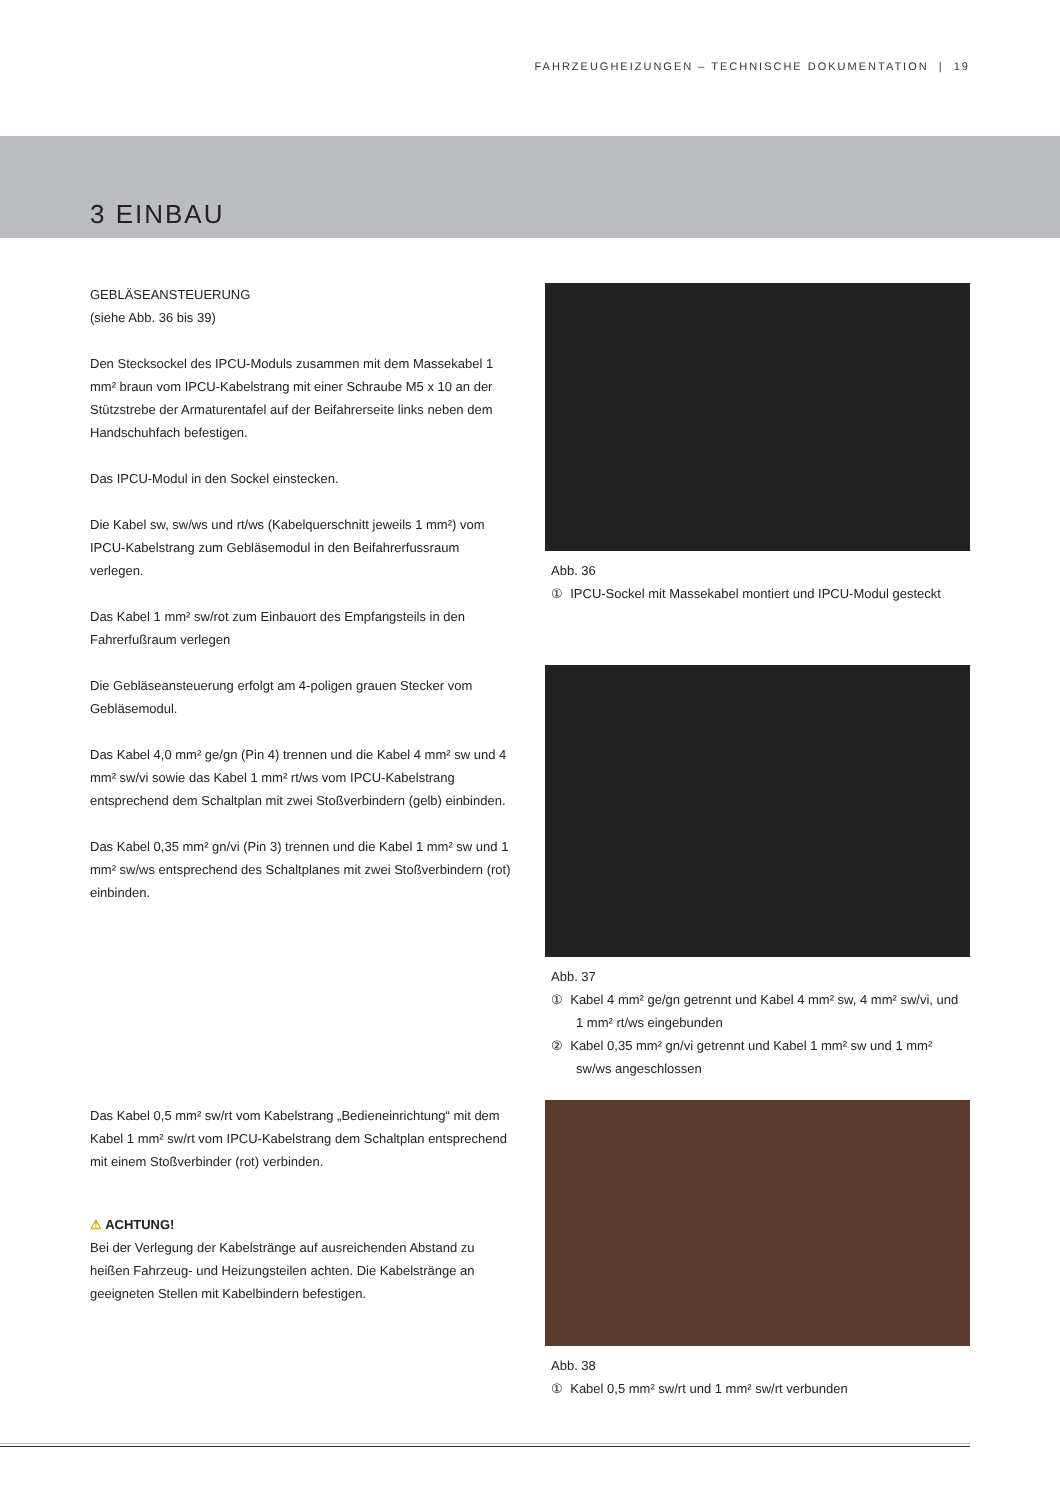FAHRZEUGHEIZUNGEN – TECHNISCHE DOKUMENTATION | 19
3 EINBAU
GEBLÄSEANSTEUERUNG
(siehe Abb. 36 bis 39)
Den Stecksockel des IPCU-Moduls zusammen mit dem Massekabel 1 mm² braun vom IPCU-Kabelstrang mit einer Schraube M5 x 10 an der Stützstrebe der Armaturentafel auf der Beifahrerseite links neben dem Handschuhfach befestigen.
Das IPCU-Modul in den Sockel einstecken.
Die Kabel sw, sw/ws und rt/ws (Kabelquerschnitt jeweils 1 mm²) vom IPCU-Kabelstrang zum Gebläsemodul in den Beifahrerfussraum verlegen.
Das Kabel 1 mm² sw/rot zum Einbauort des Empfangsteils in den Fahrerfußraum verlegen
Die Gebläseansteuerung erfolgt am 4-poligen grauen Stecker vom Gebläsemodul.
Das Kabel 4,0 mm² ge/gn (Pin 4) trennen und die Kabel 4 mm² sw und 4 mm² sw/vi sowie das Kabel 1 mm² rt/ws vom IPCU-Kabelstrang entsprechend dem Schaltplan mit zwei Stoßverbindern (gelb) einbinden.
Das Kabel 0,35 mm² gn/vi (Pin 3) trennen und die Kabel 1 mm² sw und 1 mm² sw/ws entsprechend des Schaltplanes mit zwei Stoßverbindern (rot) einbinden.
Das Kabel 0,5 mm² sw/rt vom Kabelstrang „Bedieneinrichtung“ mit dem Kabel 1 mm² sw/rt vom IPCU-Kabelstrang dem Schaltplan entsprechend mit einem Stoßverbinder (rot) verbinden.
⚠ ACHTUNG!
Bei der Verlegung der Kabelstränge auf ausreichenden Abstand zu heißen Fahrzeug- und Heizungsteilen achten. Die Kabelstränge an geeigneten Stellen mit Kabelbindern befestigen.
Abb. 36
① IPCU-Sockel mit Massekabel montiert und IPCU-Modul gesteckt
Abb. 37
① Kabel 4 mm² ge/gn getrennt und Kabel 4 mm² sw, 4 mm² sw/vi, und 1 mm² rt/ws eingebunden
② Kabel 0,35 mm² gn/vi getrennt und Kabel 1 mm² sw und 1 mm² sw/ws angeschlossen
Abb. 38
① Kabel 0,5 mm² sw/rt und 1 mm² sw/rt verbunden